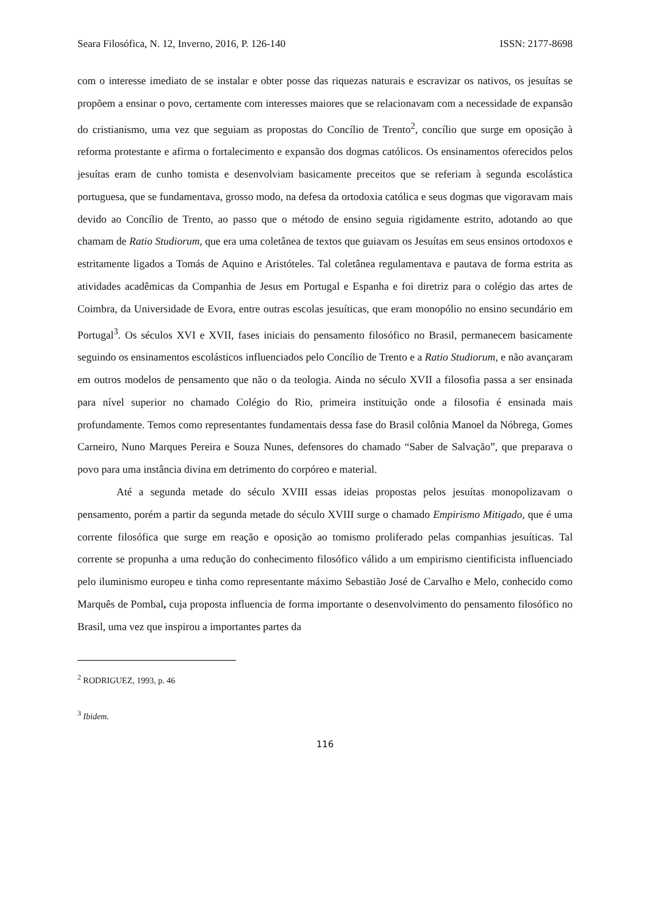Seara Filosófica, N. 12, Inverno, 2016, P. 126-140 ISSN: 2177-8698
com o interesse imediato de se instalar e obter posse das riquezas naturais e escravizar os nativos, os jesuítas se propõem a ensinar o povo, certamente com interesses maiores que se relacionavam com a necessidade de expansão do cristianismo, uma vez que seguiam as propostas do Concílio de Trento<sup>2</sup>, concílio que surge em oposição à reforma protestante e afirma o fortalecimento e expansão dos dogmas católicos. Os ensinamentos oferecidos pelos jesuítas eram de cunho tomista e desenvolviam basicamente preceitos que se referiam à segunda escolástica portuguesa, que se fundamentava, grosso modo, na defesa da ortodoxia católica e seus dogmas que vigoravam mais devido ao Concílio de Trento, ao passo que o método de ensino seguia rigidamente estrito, adotando ao que chamam de Ratio Studiorum, que era uma coletânea de textos que guiavam os Jesuítas em seus ensinos ortodoxos e estritamente ligados a Tomás de Aquino e Aristóteles. Tal coletânea regulamentava e pautava de forma estrita as atividades acadêmicas da Companhia de Jesus em Portugal e Espanha e foi diretriz para o colégio das artes de Coimbra, da Universidade de Evora, entre outras escolas jesuíticas, que eram monopólio no ensino secundário em Portugal<sup>3</sup>. Os séculos XVI e XVII, fases iniciais do pensamento filosófico no Brasil, permanecem basicamente seguindo os ensinamentos escolásticos influenciados pelo Concílio de Trento e a Ratio Studiorum, e não avançaram em outros modelos de pensamento que não o da teologia. Ainda no século XVII a filosofia passa a ser ensinada para nível superior no chamado Colégio do Rio, primeira instituição onde a filosofia é ensinada mais profundamente. Temos como representantes fundamentais dessa fase do Brasil colônia Manoel da Nóbrega, Gomes Carneiro, Nuno Marques Pereira e Souza Nunes, defensores do chamado “Saber de Salvação”, que preparava o povo para uma instância divina em detrimento do corpóreo e material.
Até a segunda metade do século XVIII essas ideias propostas pelos jesuítas monopolizavam o pensamento, porém a partir da segunda metade do século XVIII surge o chamado Empirismo Mitigado, que é uma corrente filosófica que surge em reação e oposição ao tomismo proliferado pelas companhias jesuíticas. Tal corrente se propunha a uma redução do conhecimento filosófico válido a um empirismo cientificista influenciado pelo iluminismo europeu e tinha como representante máximo Sebastião José de Carvalho e Melo, conhecido como Marquês de Pombal, cuja proposta influencia de forma importante o desenvolvimento do pensamento filosófico no Brasil, uma vez que inspirou a importantes partes da
<sup>2</sup> RODRIGUEZ, 1993, p. 46
<sup>3</sup> Ibidem.
116